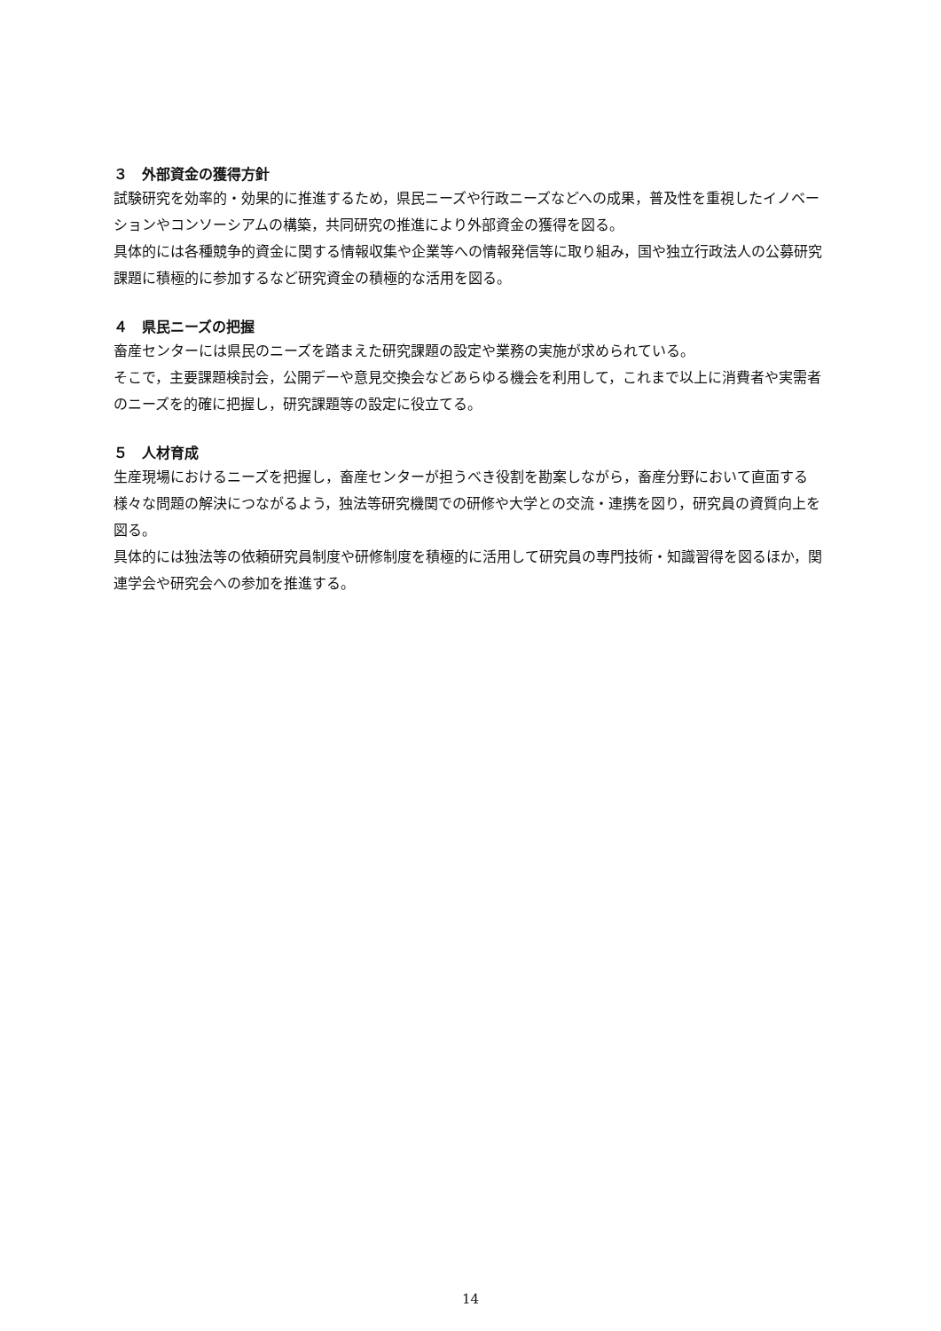３　外部資金の獲得方針
試験研究を効率的・効果的に推進するため，県民ニーズや行政ニーズなどへの成果，普及性を重視したイノベーションやコンソーシアムの構築，共同研究の推進により外部資金の獲得を図る。
具体的には各種競争的資金に関する情報収集や企業等への情報発信等に取り組み，国や独立行政法人の公募研究課題に積極的に参加するなど研究資金の積極的な活用を図る。
４　県民ニーズの把握
畜産センターには県民のニーズを踏まえた研究課題の設定や業務の実施が求められている。
そこで，主要課題検討会，公開デーや意見交換会などあらゆる機会を利用して，これまで以上に消費者や実需者のニーズを的確に把握し，研究課題等の設定に役立てる。
５　人材育成
生産現場におけるニーズを把握し，畜産センターが担うべき役割を勘案しながら，畜産分野において直面する様々な問題の解決につながるよう，独法等研究機関での研修や大学との交流・連携を図り，研究員の資質向上を図る。
具体的には独法等の依頼研究員制度や研修制度を積極的に活用して研究員の専門技術・知識習得を図るほか，関連学会や研究会への参加を推進する。
14